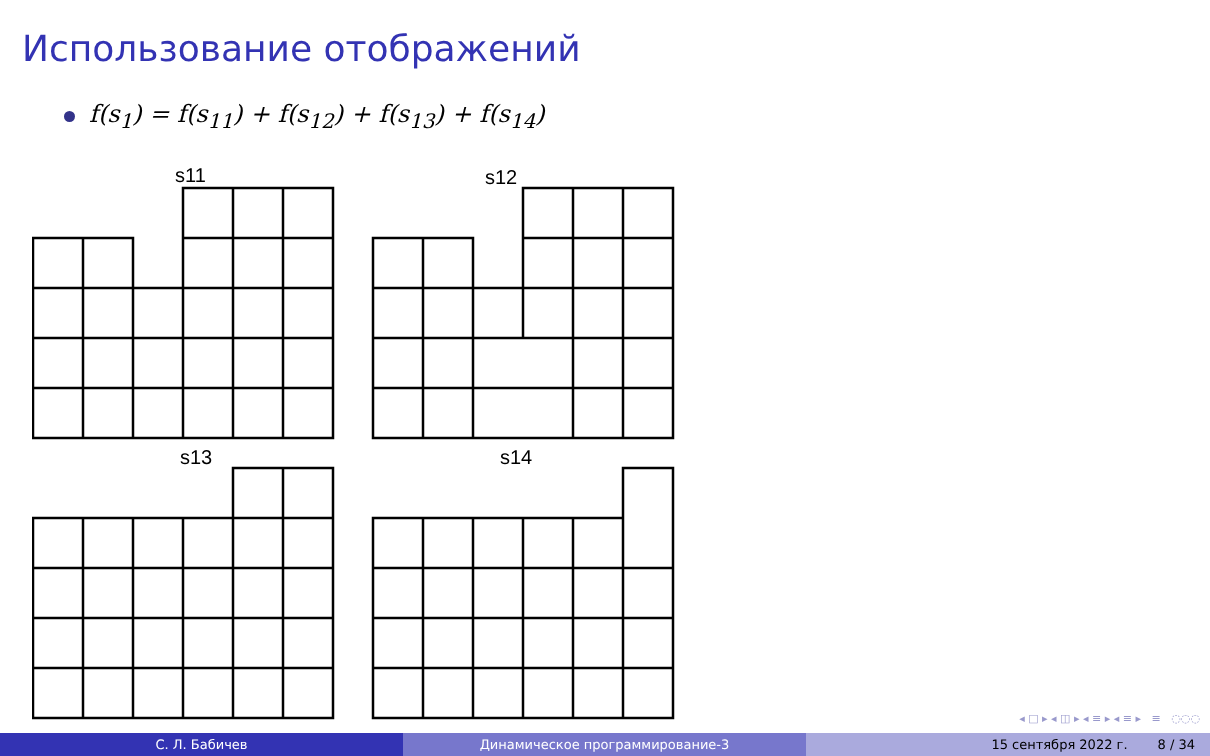Использование отображений
f(s<sub>1</sub>) = f(s<sub>11</sub>) + f(s<sub>12</sub>) + f(s<sub>13</sub>) + f(s<sub>14</sub>)
s11
s12
s13
s14
◂ □ ▸ ◂ ◫ ▸ ◂ ≡ ▸ ◂ ≡ ▸ ≡ ◌◌◌
С. Л. Бабичев Динамическое программирование-3 15 сентября 2022 г. 8 / 34